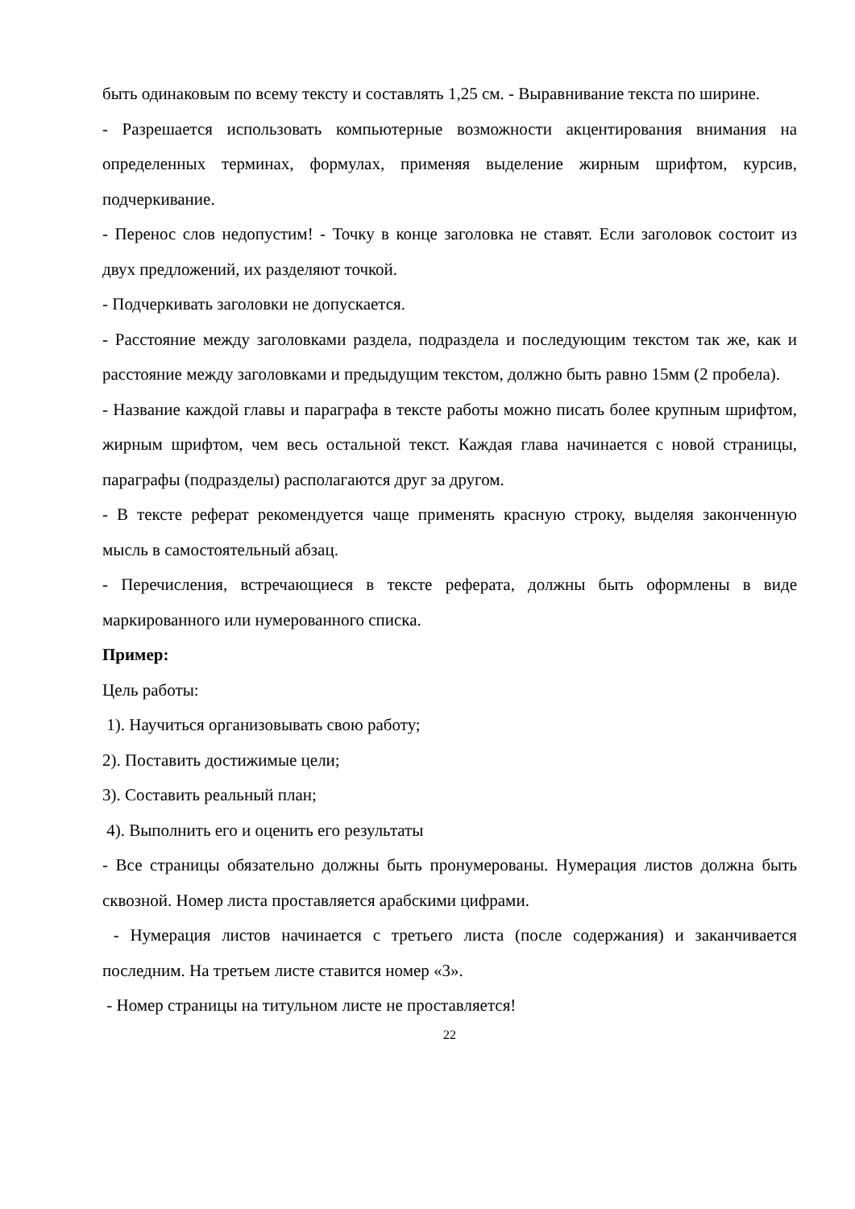быть одинаковым по всему тексту и составлять 1,25 см. - Выравнивание текста по ширине.
- Разрешается использовать компьютерные возможности акцентирования внимания на определенных терминах, формулах, применяя выделение жирным шрифтом, курсив, подчеркивание.
- Перенос слов недопустим! - Точку в конце заголовка не ставят. Если заголовок состоит из двух предложений, их разделяют точкой.
- Подчеркивать заголовки не допускается.
- Расстояние между заголовками раздела, подраздела и последующим текстом так же, как и расстояние между заголовками и предыдущим текстом, должно быть равно 15мм (2 пробела).
- Название каждой главы и параграфа в тексте работы можно писать более крупным шрифтом, жирным шрифтом, чем весь остальной текст. Каждая глава начинается с новой страницы, параграфы (подразделы) располагаются друг за другом.
- В тексте реферат рекомендуется чаще применять красную строку, выделяя законченную мысль в самостоятельный абзац.
- Перечисления, встречающиеся в тексте реферата, должны быть оформлены в виде маркированного или нумерованного списка.
Пример:
Цель работы:
1). Научиться организовывать свою работу;
2). Поставить достижимые цели;
3). Составить реальный план;
4). Выполнить его и оценить его результаты
- Все страницы обязательно должны быть пронумерованы. Нумерация листов должна быть сквозной. Номер листа проставляется арабскими цифрами.
- Нумерация листов начинается с третьего листа (после содержания) и заканчивается последним. На третьем листе ставится номер «3».
- Номер страницы на титульном листе не проставляется!
22